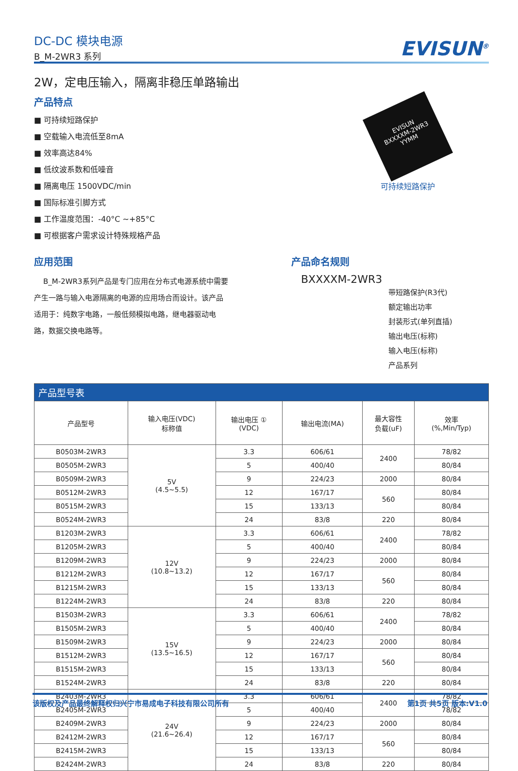DC-DC 模块电源
B_M-2WR3 系列
EVISUN<sup>®</sup>
2W，定电压输入，隔离非稳压单路输出
产品特点
■ 可持续短路保护
■ 空载输入电流低至8mA
■ 效率高达84%
■ 低纹波系数和低噪音
■ 隔离电压 1500VDC/min
■ 国际标准引脚方式
■ 工作温度范围：-40°C ~+85°C
■ 可根据客户需求设计特殊规格产品
EVISUN
BXXXXM-2WR3
YYMM
可持续短路保护
应用范围
B_M-2WR3系列产品是专门应用在分布式电源系统中需要产生一路与输入电源隔离的电源的应用场合而设计。该产品适用于：纯数字电路，一般低频模拟电路，继电器驱动电路，数据交换电路等。
产品命名规则
BXXXXM-2WR3
带短路保护(R3代)
额定输出功率
封装形式(单列直插)
输出电压(标称)
输入电压(标称)
产品系列
| 产品型号表 | | | | | |
| --- | --- | --- | --- | --- | --- |
| 产品型号 | 输入电压(VDC) 标称值 | 输出电压 ① (VDC) | 输出电流(MA) | 最大容性 负载(uF) | 效率 (%,Min/Typ) |
| B0503M-2WR3 | 5V (4.5~5.5) | 3.3 | 606/61 | 2400 | 78/82 |
| B0505M-2WR3 | | 5 | 400/40 | | 80/84 |
| B0509M-2WR3 | | 9 | 224/23 | 2000 | 80/84 |
| B0512M-2WR3 | | 12 | 167/17 | 560 | 80/84 |
| B0515M-2WR3 | | 15 | 133/13 | | 80/84 |
| B0524M-2WR3 | | 24 | 83/8 | 220 | 80/84 |
| B1203M-2WR3 | 12V (10.8~13.2) | 3.3 | 606/61 | 2400 | 78/82 |
| B1205M-2WR3 | | 5 | 400/40 | | 80/84 |
| B1209M-2WR3 | | 9 | 224/23 | 2000 | 80/84 |
| B1212M-2WR3 | | 12 | 167/17 | 560 | 80/84 |
| B1215M-2WR3 | | 15 | 133/13 | | 80/84 |
| B1224M-2WR3 | | 24 | 83/8 | 220 | 80/84 |
| B1503M-2WR3 | 15V (13.5~16.5) | 3.3 | 606/61 | 2400 | 78/82 |
| B1505M-2WR3 | | 5 | 400/40 | | 80/84 |
| B1509M-2WR3 | | 9 | 224/23 | 2000 | 80/84 |
| B1512M-2WR3 | | 12 | 167/17 | 560 | 80/84 |
| B1515M-2WR3 | | 15 | 133/13 | | 80/84 |
| B1524M-2WR3 | | 24 | 83/8 | 220 | 80/84 |
| B2403M-2WR3 | 24V (21.6~26.4) | 3.3 | 606/61 | 2400 | 78/82 |
| B2405M-2WR3 | | 5 | 400/40 | | 78/82 |
| B2409M-2WR3 | | 9 | 224/23 | 2000 | 80/84 |
| B2412M-2WR3 | | 12 | 167/17 | 560 | 80/84 |
| B2415M-2WR3 | | 15 | 133/13 | | 80/84 |
| B2424M-2WR3 | | 24 | 83/8 | 220 | 80/84 |
该版权及产品最终解释权归兴宁市易成电子科技有限公司所有 第1页 共5页 版本:V1.0